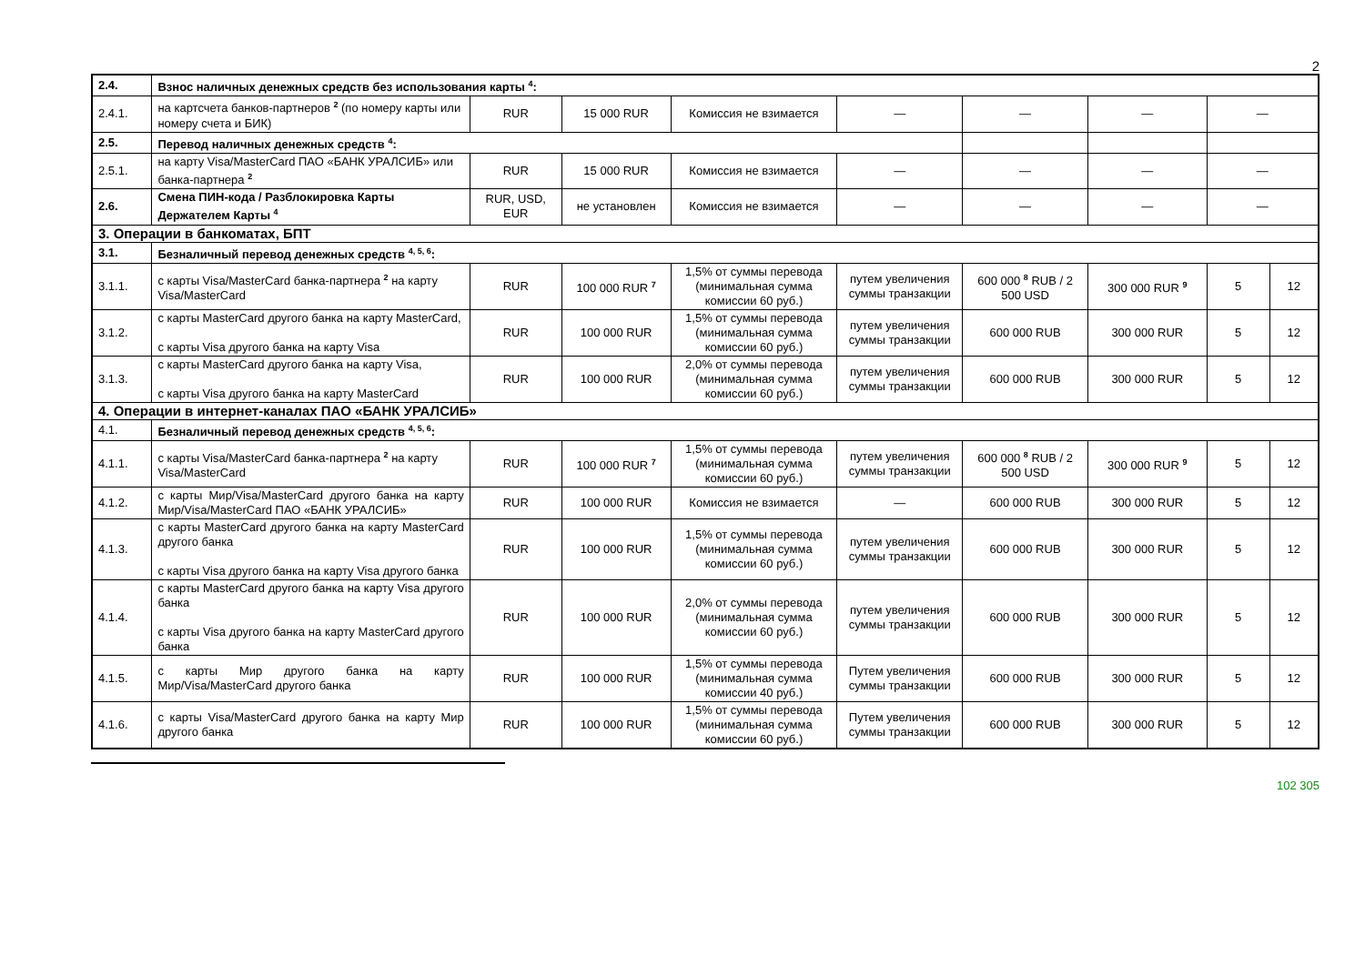2
| 2.4. | Взнос наличных денежных средств без использования карты <sup>4</sup>: | | | | | | | | |
| 2.4.1. | на картсчета банков-партнеров <sup>2</sup> (по номеру карты или номеру счета и БИК) | RUR | 15 000 RUR | Комиссия не взимается | — | — | — | — | |
| 2.5. | Перевод наличных денежных средств <sup>4</sup>: | | | | | | | | |
| 2.5.1. | на карту Visa/MasterCard ПАО «БАНК УРАЛСИБ» или банка-партнера <sup>2</sup> | RUR | 15 000 RUR | Комиссия не взимается | — | — | — | — | |
| 2.6. | Смена ПИН-кода / Разблокировка Карты Держателем Карты <sup>4</sup> | RUR, USD, EUR | не установлен | Комиссия не взимается | — | — | — | — | |
| 3. Операции в банкоматах, БПТ | | | | | | | | | |
| 3.1. | Безналичный перевод денежных средств <sup>4, 5, 6</sup>: | | | | | | | | |
| 3.1.1. | с карты Visa/MasterCard банка-партнера <sup>2</sup> на карту Visa/MasterCard | RUR | 100 000 RUR <sup>7</sup> | 1,5% от суммы перевода (минимальная сумма комиссии 60 руб.) | путем увеличения суммы транзакции | 600 000 <sup>8</sup> RUB / 2 500 USD | 300 000 RUR <sup>9</sup> | 5 | 12 |
| 3.1.2. | с карты MasterCard другого банка на карту MasterCard, с карты Visa другого банка на карту Visa | RUR | 100 000 RUR | 1,5% от суммы перевода (минимальная сумма комиссии 60 руб.) | путем увеличения суммы транзакции | 600 000 RUB | 300 000 RUR | 5 | 12 |
| 3.1.3. | с карты MasterCard другого банка на карту Visa, с карты Visa другого банка на карту MasterCard | RUR | 100 000 RUR | 2,0% от суммы перевода (минимальная сумма комиссии 60 руб.) | путем увеличения суммы транзакции | 600 000 RUB | 300 000 RUR | 5 | 12 |
| 4. Операции в интернет-каналах ПАО «БАНК УРАЛСИБ» | | | | | | | | | |
| 4.1. | Безналичный перевод денежных средств <sup>4, 5, 6</sup>: | | | | | | | | |
| 4.1.1. | с карты Visa/MasterCard банка-партнера <sup>2</sup> на карту Visa/MasterCard | RUR | 100 000 RUR <sup>7</sup> | 1,5% от суммы перевода (минимальная сумма комиссии 60 руб.) | путем увеличения суммы транзакции | 600 000 <sup>8</sup> RUB / 2 500 USD | 300 000 RUR <sup>9</sup> | 5 | 12 |
| 4.1.2. | с карты Мир/Visa/MasterCard другого банка на карту Мир/Visa/MasterCard ПАО «БАНК УРАЛСИБ» | RUR | 100 000 RUR | Комиссия не взимается | — | 600 000 RUB | 300 000 RUR | 5 | 12 |
| 4.1.3. | с карты MasterCard другого банка на карту MasterCard другого банка с карты Visa другого банка на карту Visa другого банка | RUR | 100 000 RUR | 1,5% от суммы перевода (минимальная сумма комиссии 60 руб.) | путем увеличения суммы транзакции | 600 000 RUB | 300 000 RUR | 5 | 12 |
| 4.1.4. | с карты MasterCard другого банка на карту Visa другого банка с карты Visa другого банка на карту MasterCard другого банка | RUR | 100 000 RUR | 2,0% от суммы перевода (минимальная сумма комиссии 60 руб.) | путем увеличения суммы транзакции | 600 000 RUB | 300 000 RUR | 5 | 12 |
| 4.1.5. | с карты Мир другого банка на карту Мир/Visa/MasterCard другого банка | RUR | 100 000 RUR | 1,5% от суммы перевода (минимальная сумма комиссии 40 руб.) | Путем увеличения суммы транзакции | 600 000 RUB | 300 000 RUR | 5 | 12 |
| 4.1.6. | с карты Visa/MasterCard другого банка на карту Мир другого банка | RUR | 100 000 RUR | 1,5% от суммы перевода (минимальная сумма комиссии 60 руб.) | Путем увеличения суммы транзакции | 600 000 RUB | 300 000 RUR | 5 | 12 |
102 305